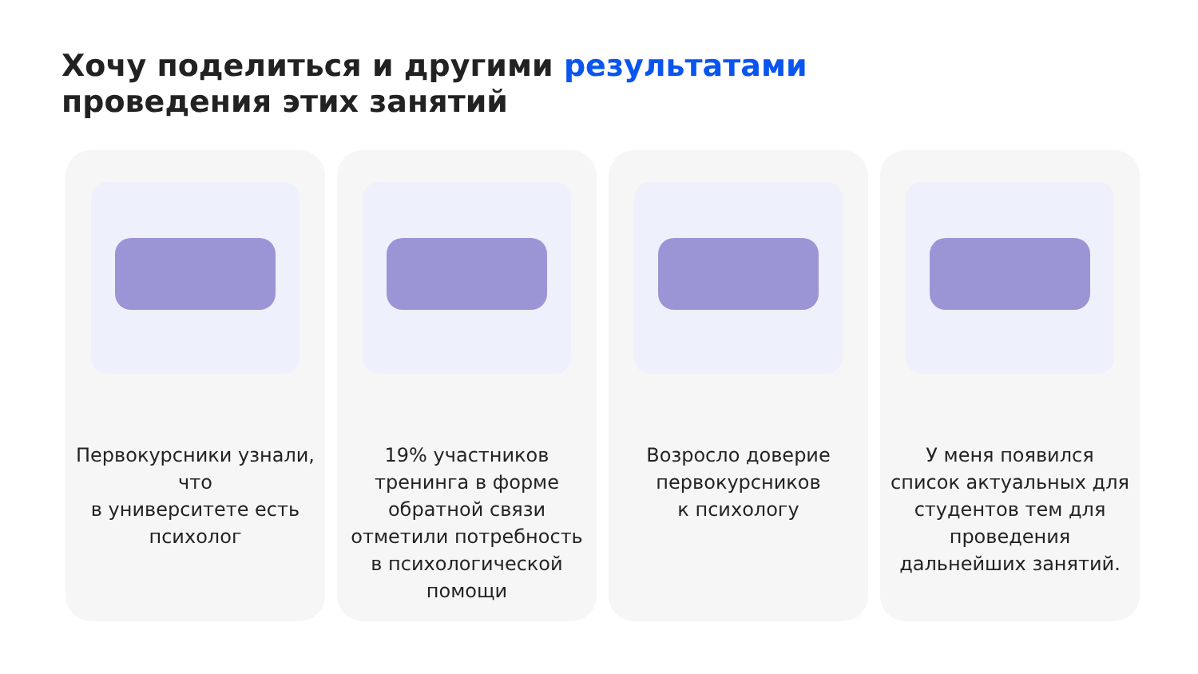Хочу поделиться и другими результатами
проведения этих занятий
Первокурсники узнали, что
в университете есть психолог
19% участников тренинга в форме обратной связи отметили потребность
в психологической помощи
Возросло доверие первокурсников
к психологу
У меня появился список актуальных для студентов тем для проведения дальнейших занятий.